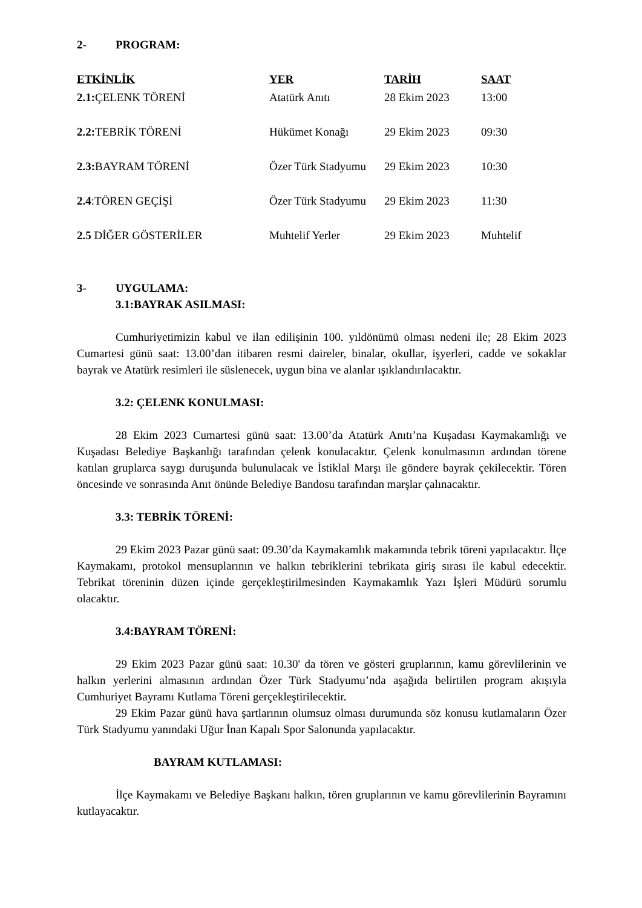2- PROGRAM:
| ETKİNLİK | YER | TARİH | SAAT |
| --- | --- | --- | --- |
| 2.1: ÇELENK TÖRENİ | Atatürk Anıtı | 28 Ekim 2023 | 13:00 |
| 2.2: TEBRİK TÖRENİ | Hükümet Konağı | 29 Ekim 2023 | 09:30 |
| 2.3: BAYRAM TÖRENİ | Özer Türk Stadyumu | 29 Ekim 2023 | 10:30 |
| 2.4 :TÖREN GEÇİŞİ | Özer Türk Stadyumu | 29 Ekim 2023 | 11:30 |
| 2.5 DİĞER GÖSTERİLER | Muhtelif Yerler | 29 Ekim 2023 | Muhtelif |
3- UYGULAMA:
3.1:BAYRAK ASILMASI:
Cumhuriyetimizin kabul ve ilan edilişinin 100. yıldönümü olması nedeni ile; 28 Ekim 2023 Cumartesi günü saat: 13.00’dan itibaren resmi daireler, binalar, okullar, işyerleri, cadde ve sokaklar bayrak ve Atatürk resimleri ile süslenecek, uygun bina ve alanlar ışıklandırılacaktır.
3.2: ÇELENK KONULMASI:
28 Ekim 2023 Cumartesi günü saat: 13.00’da Atatürk Anıtı’na Kuşadası Kaymakamlığı ve Kuşadası Belediye Başkanlığı tarafından çelenk konulacaktır. Çelenk konulmasının ardından törene katılan gruplarca saygı duruşunda bulunulacak ve İstiklal Marşı ile göndere bayrak çekilecektir. Tören öncesinde ve sonrasında Anıt önünde Belediye Bandosu tarafından marşlar çalınacaktır.
3.3: TEBRİK TÖRENİ:
29 Ekim 2023 Pazar günü saat: 09.30’da Kaymakamlık makamında tebrik töreni yapılacaktır. İlçe Kaymakamı, protokol mensuplarının ve halkın tebriklerini tebrikata giriş sırası ile kabul edecektir. Tebrikat töreninin düzen içinde gerçekleştirilmesinden Kaymakamlık Yazı İşleri Müdürü sorumlu olacaktır.
3.4:BAYRAM TÖRENİ:
29 Ekim 2023 Pazar günü saat: 10.30' da tören ve gösteri gruplarının, kamu görevlilerinin ve halkın yerlerini almasının ardından Özer Türk Stadyumu’nda aşağıda belirtilen program akışıyla Cumhuriyet Bayramı Kutlama Töreni gerçekleştirilecektir.
29 Ekim Pazar günü hava şartlarının olumsuz olması durumunda söz konusu kutlamaların Özer Türk Stadyumu yanındaki Uğur İnan Kapalı Spor Salonunda yapılacaktır.
BAYRAM KUTLAMASI:
İlçe Kaymakamı ve Belediye Başkanı halkın, tören gruplarının ve kamu görevlilerinin Bayramını kutlayacaktır.